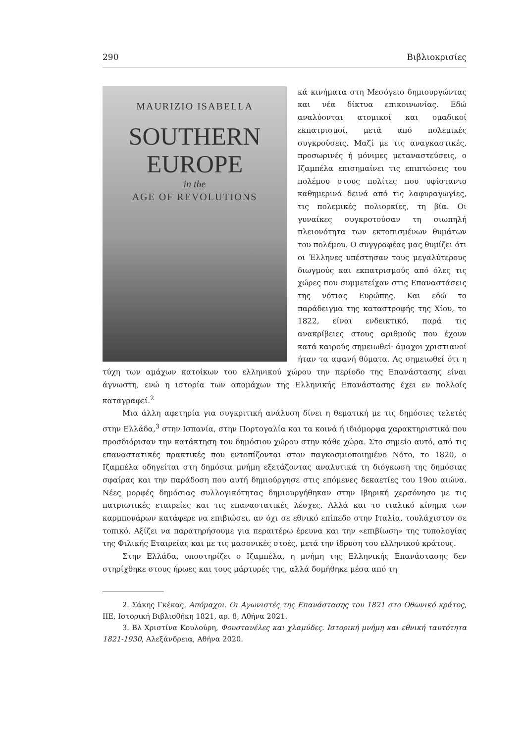290 Βιβλιοκρισίες
MAURIZIO ISABELLA
SOUTHERN
EUROPE
in the
AGE OF REVOLUTIONS
κά κινήματα στη Μεσόγειο δημιουργώντας και νέα δίκτυα επικοινωνίας. Εδώ αναλύονται ατομικοί και ομαδικοί εκπατρισμοί, μετά από πολεμικές συγκρούσεις. Μαζί με τις αναγκαστικές, προσωρινές ή μόνιμες μεταναστεύσεις, ο Ιζαμπέλα επισημαίνει τις επιπτώσεις του πολέμου στους πολίτες που υφίσταντο καθημερινά δεινά από τις λαφυραγωγίες, τις πολεμικές πολιορκίες, τη βία. Οι γυναίκες συγκροτούσαν τη σιωπηλή πλειονότητα των εκτοπισμένων θυμάτων του πολέμου. Ο συγγραφέας μας θυμίζει ότι οι Έλληνες υπέστησαν τους μεγαλύτερους διωγμούς και εκπατρισμούς από όλες τις χώρες που συμμετείχαν στις Επαναστάσεις της νότιας Ευρώπης. Και εδώ το παράδειγμα της καταστροφής της Χίου, το 1822, είναι ενδεικτικό, παρά τις ανακρίβειες στους αριθμούς που έχουν κατά καιρούς σημειωθεί· άμαχοι χριστιανοί ήταν τα αφανή θύματα. Ας σημειωθεί ότι η τύχη των αμάχων κατοίκων του ελληνικού χώρου την περίοδο της Επανάστασης είναι άγνωστη, ενώ η ιστορία των απομάχων της Ελληνικής Επανάστασης έχει εν πολλοίς καταγραφεί.<sup>2</sup>
Μια άλλη αφετηρία για συγκριτική ανάλυση δίνει η θεματική με τις δημόσιες τελετές στην Ελλάδα,<sup>3</sup> στην Ισπανία, στην Πορτογαλία και τα κοινά ή ιδιόμορφα χαρακτηριστικά που προσδιόρισαν την κατάκτηση του δημόσιου χώρου στην κάθε χώρα. Στο σημείο αυτό, από τις επαναστατικές πρακτικές που εντοπίζονται στον παγκοσμιοποιημένο Νότο, το 1820, ο Ιζαμπέλα οδηγείται στη δημόσια μνήμη εξετάζοντας αναλυτικά τη διόγκωση της δημόσιας σφαίρας και την παράδοση που αυτή δημιούργησε στις επόμενες δεκαετίες του 19ου αιώνα. Νέες μορφές δημόσιας συλλογικότητας δημιουργήθηκαν στην Ιβηρική χερσόνησο με τις πατριωτικές εταιρείες και τις επαναστατικές λέσχες. Αλλά και το ιταλικό κίνημα των καρμπονάρων κατάφερε να επιβιώσει, αν όχι σε εθνικό επίπεδο στην Ιταλία, τουλάχιστον σε τοπικό. Αξίζει να παρατηρήσουμε για περαιτέρω έρευνα και την «επιβίωση» της τυπολογίας της Φιλικής Εταιρείας και με τις μασονικές στοές, μετά την ίδρυση του ελληνικού κράτους.
Στην Ελλάδα, υποστηρίζει ο Ιζαμπέλα, η μνήμη της Ελληνικής Επανάστασης δεν στηρίχθηκε στους ήρωες και τους μάρτυρές της, αλλά δομήθηκε μέσα από τη
2. Σάκης Γκέκας, Απόμαχοι. Οι Αγωνιστές της Επανάστασης του 1821 στο Οθωνικό κράτος, ΙΙΕ, Ιστορική Βιβλιοθήκη 1821, αρ. 8, Αθήνα 2021.
3. Βλ Χριστίνα Κουλούρη, Φουστανέλες και χλαμύδες. Ιστορική μνήμη και εθνική ταυτότητα 1821-1930, Αλεξάνδρεια, Αθήνα 2020.